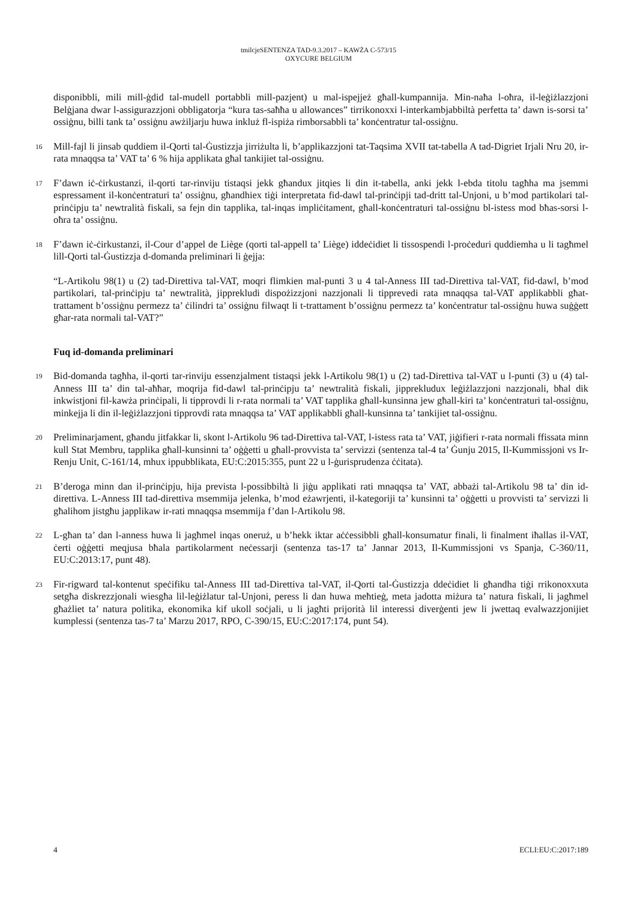tmilcjeSENTENZA TAD-9.3.2017 – KAWŻA C-573/15
OXYCURE BELGIUM
disponibbli, mili mill-ġdid tal-mudell portabbli mill-pazjent) u mal-ispejjeż għall-kumpannija. Min-naħa l-oħra, il-leġiżlazzjoni Belġjana dwar l-assigurazzjoni obbligatorja “kura tas-saħħa u allowances” tirrikonoxxi l-interkambjabbiltà perfetta ta’ dawn is-sorsi ta’ ossiġnu, billi tank ta’ ossiġnu awżiljarju huwa inkluż fl-ispiża rimborsabbli ta’ konċentratur tal-ossiġnu.
16
Mill-fajl li jinsab quddiem il-Qorti tal-Ġustizzja jirriżulta li, b’applikazzjoni tat-Taqsima XVII tat-tabella A tad-Digriet Irjali Nru 20, ir-rata mnaqqsa ta’ VAT ta’ 6 % hija applikata għal tankijiet tal-ossiġnu.
17
F’dawn iċ-ċirkustanzi, il-qorti tar-rinviju tistaqsi jekk għandux jitqies li din it-tabella, anki jekk l-ebda titolu tagħha ma jsemmi espressament il-konċentraturi ta’ ossiġnu, għandhiex tiġi interpretata fid-dawl tal-prinċipji tad-dritt tal-Unjoni, u b’mod partikolari tal-prinċipju ta’ newtralità fiskali, sa fejn din tapplika, tal-inqas impliċitament, għall-konċentraturi tal-ossiġnu bl-istess mod bħas-sorsi l-oħra ta’ ossiġnu.
18
F’dawn iċ-ċirkustanzi, il-Cour d’appel de Liège (qorti tal-appell ta’ Liège) iddeċidiet li tissospendi l-proċeduri quddiemha u li tagħmel lill-Qorti tal-Ġustizzja d-domanda preliminari li ġejja:
“L-Artikolu 98(1) u (2) tad-Direttiva tal-VAT, moqri flimkien mal-punti 3 u 4 tal-Anness III tad-Direttiva tal-VAT, fid-dawl, b’mod partikolari, tal-prinċipju ta’ newtralità, jipprekludi dispożizzjoni nazzjonali li tipprevedi rata mnaqqsa tal-VAT applikabbli għat-trattament b’ossiġnu permezz ta’ ċilindri ta’ ossiġnu filwaqt li t-trattament b’ossiġnu permezz ta’ konċentratur tal-ossiġnu huwa suġġett għar-rata normali tal-VAT?”
Fuq id-domanda preliminari
19
Bid-domanda tagħha, il-qorti tar-rinviju essenzjalment tistaqsi jekk l-Artikolu 98(1) u (2) tad-Direttiva tal-VAT u l-punti (3) u (4) tal-Anness III ta’ din tal-aħħar, moqrija fid-dawl tal-prinċipju ta’ newtralità fiskali, jipprekludux leġiżlazzjoni nazzjonali, bħal dik inkwistjoni fil-kawża prinċipali, li tipprovdi li r-rata normali ta’ VAT tapplika għall-kunsinna jew għall-kiri ta’ konċentraturi tal-ossiġnu, minkejja li din il-leġiżlazzjoni tipprovdi rata mnaqqsa ta’ VAT applikabbli għall-kunsinna ta’ tankijiet tal-ossiġnu.
20
Preliminarjament, għandu jitfakkar li, skont l-Artikolu 96 tad-Direttiva tal-VAT, l-istess rata ta’ VAT, jiġifieri r-rata normali ffissata minn kull Stat Membru, tapplika għall-kunsinni ta’ oġġetti u għall-provvista ta’ servizzi (sentenza tal-4 ta’ Ġunju 2015, Il-Kummissjoni vs Ir-Renju Unit, C-161/14, mhux ippubblikata, EU:C:2015:355, punt 22 u l-ġurisprudenza ċċitata).
21
B’deroga minn dan il-prinċipju, hija prevista l-possibbiltà li jiġu applikati rati mnaqqsa ta’ VAT, abbażi tal-Artikolu 98 ta’ din id-direttiva. L-Anness III tad-direttiva msemmija jelenka, b’mod eżawrjenti, il-kategoriji ta’ kunsinni ta’ oġġetti u provvisti ta’ servizzi li għalihom jistgħu japplikaw ir-rati mnaqqsa msemmija f’dan l-Artikolu 98.
22
L-għan ta’ dan l-anness huwa li jagħmel inqas oneruż, u b’hekk iktar aċċessibbli għall-konsumatur finali, li finalment iħallas il-VAT, ċerti oġġetti meqjusa bħala partikolarment neċessarji (sentenza tas-17 ta’ Jannar 2013, Il-Kummissjoni vs Spanja, C-360/11, EU:C:2013:17, punt 48).
23
Fir-rigward tal-kontenut speċifiku tal-Anness III tad-Direttiva tal-VAT, il-Qorti tal-Ġustizzja ddeċidiet li għandha tiġi rrikonoxxuta setgħa diskrezzjonali wiesgħa lil-leġiżlatur tal-Unjoni, peress li dan huwa meħtieġ, meta jadotta miżura ta’ natura fiskali, li jagħmel għażliet ta’ natura politika, ekonomika kif ukoll soċjali, u li jagħti prijorità lil interessi diverġenti jew li jwettaq evalwazzjonijiet kumplessi (sentenza tas-7 ta’ Marzu 2017, RPO, C-390/15, EU:C:2017:174, punt 54).
4 ECLI:EU:C:2017:189